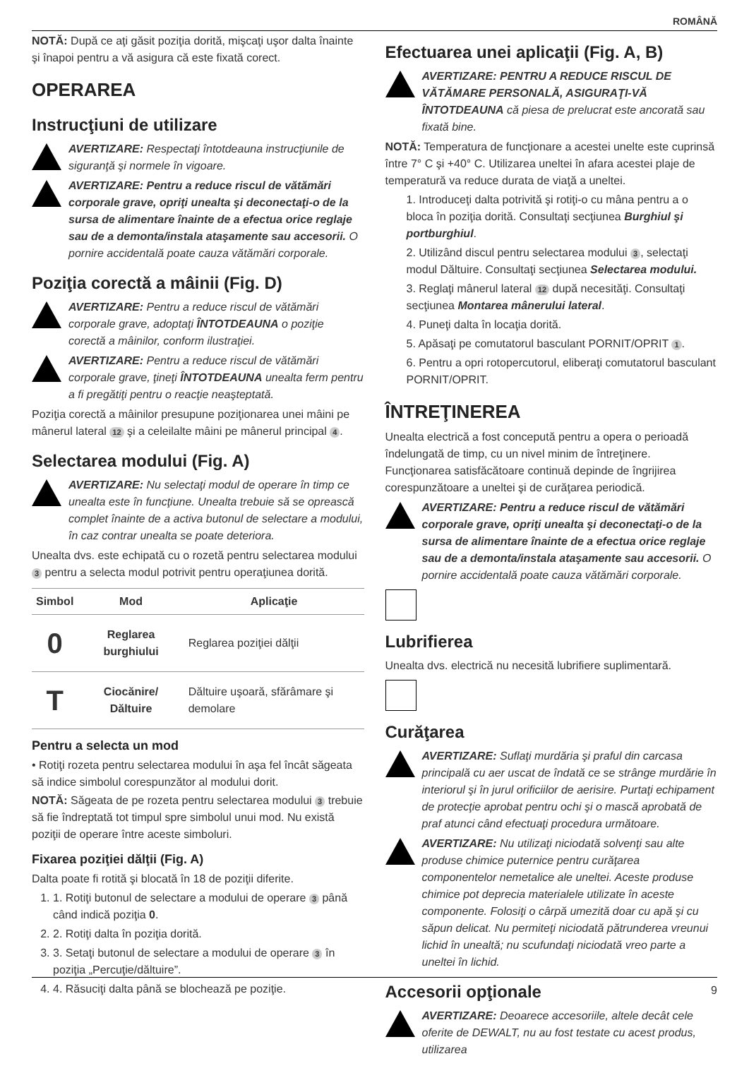ROMÂNĂ
NOTĂ: După ce aţi găsit poziţia dorită, mişcaţi uşor dalta înainte şi înapoi pentru a vă asigura că este fixată corect.
OPERAREA
Instrucţiuni de utilizare
AVERTIZARE: Respectaţi întotdeauna instrucţiunile de siguranţă şi normele în vigoare.
AVERTIZARE: Pentru a reduce riscul de vătămări corporale grave, opriţi unealta şi deconectaţi-o de la sursa de alimentare înainte de a efectua orice reglaje sau de a demonta/instala ataşamente sau accesorii. O pornire accidentală poate cauza vătămări corporale.
Poziţia corectă a mâinii (Fig. D)
AVERTIZARE: Pentru a reduce riscul de vătămări corporale grave, adoptaţi ÎNTOTDEAUNA o poziţie corectă a mâinilor, conform ilustraţiei.
AVERTIZARE: Pentru a reduce riscul de vătămări corporale grave, ţineţi ÎNTOTDEAUNA unealta ferm pentru a fi pregătiţi pentru o reacţie neaşteptată.
Poziţia corectă a mâinilor presupune poziţionarea unei mâini pe mânerul lateral 12 şi a celeilalte mâini pe mânerul principal 4.
Selectarea modului (Fig. A)
AVERTIZARE: Nu selectaţi modul de operare în timp ce unealta este în funcţiune. Unealta trebuie să se oprească complet înainte de a activa butonul de selectare a modului, în caz contrar unealta se poate deteriora.
Unealta dvs. este echipată cu o rozetă pentru selectarea modului 3 pentru a selecta modul potrivit pentru operaţiunea dorită.
| Simbol | Mod | Aplicaţie |
| --- | --- | --- |
| 0 | Reglarea burghiului | Reglarea poziţiei dălţii |
| T | Ciocănire/ Dăltuire | Dăltuire uşoară, sfărâmare şi demolare |
Pentru a selecta un mod
• Rotiţi rozeta pentru selectarea modului în aşa fel încât săgeata să indice simbolul corespunzător al modului dorit.
NOTĂ: Săgeata de pe rozeta pentru selectarea modului 3 trebuie să fie îndreptată tot timpul spre simbolul unui mod. Nu există poziţii de operare între aceste simboluri.
Fixarea poziţiei dălţii (Fig. A)
Dalta poate fi rotită şi blocată în 18 de poziţii diferite.
1. 1. Rotiţi butonul de selectare a modului de operare 3 până când indică poziţia 0.
2. 2. Rotiţi dalta în poziţia dorită.
3. 3. Setaţi butonul de selectare a modului de operare 3 în poziţia „Percuţie/dăltuire”.
4. 4. Răsuciţi dalta până se blochează pe poziţie.
Efectuarea unei aplicaţii (Fig. A, B)
AVERTIZARE: PENTRU A REDUCE RISCUL DE VĂTĂMARE PERSONALĂ, ASIGURAŢI-VĂ ÎNTOTDEAUNA că piesa de prelucrat este ancorată sau fixată bine.
NOTĂ: Temperatura de funcţionare a acestei unelte este cuprinsă între 7° C şi +40° C. Utilizarea uneltei în afara acestei plaje de temperatură va reduce durata de viaţă a uneltei.
1. Introduceţi dalta potrivită şi rotiţi-o cu mâna pentru a o bloca în poziţia dorită. Consultaţi secţiunea Burghiul şi portburghiul.
2. Utilizând discul pentru selectarea modului 3, selectaţi modul Dăltuire. Consultaţi secţiunea Selectarea modului.
3. Reglaţi mânerul lateral 12 după necesităţi. Consultaţi secţiunea Montarea mânerului lateral.
4. Puneţi dalta în locaţia dorită.
5. Apăsaţi pe comutatorul basculant PORNIT/OPRIT 1.
6. Pentru a opri rotopercutorul, eliberaţi comutatorul basculant PORNIT/OPRIT.
ÎNTREŢINEREA
Unealta electrică a fost concepută pentru a opera o perioadă îndelungată de timp, cu un nivel minim de întreţinere. Funcţionarea satisfăcătoare continuă depinde de îngrijirea corespunzătoare a uneltei şi de curăţarea periodică.
AVERTIZARE: Pentru a reduce riscul de vătămări corporale grave, opriţi unealta şi deconectaţi-o de la sursa de alimentare înainte de a efectua orice reglaje sau de a demonta/instala ataşamente sau accesorii. O pornire accidentală poate cauza vătămări corporale.
Lubrifierea
Unealta dvs. electrică nu necesită lubrifiere suplimentară.
Curăţarea
AVERTIZARE: Suflaţi murdăria şi praful din carcasa principală cu aer uscat de îndată ce se strânge murdărie în interiorul şi în jurul orificiilor de aerisire. Purtaţi echipament de protecţie aprobat pentru ochi şi o mască aprobată de praf atunci când efectuaţi procedura următoare.
AVERTIZARE: Nu utilizaţi niciodată solvenţi sau alte produse chimice puternice pentru curăţarea componentelor nemetalice ale uneltei. Aceste produse chimice pot deprecia materialele utilizate în aceste componente. Folosiţi o cârpă umezită doar cu apă şi cu săpun delicat. Nu permiteţi niciodată pătrunderea vreunui lichid în unealtă; nu scufundaţi niciodată vreo parte a uneltei în lichid.
Accesorii opţionale
AVERTIZARE: Deoarece accesoriile, altele decât cele oferite de DEWALT, nu au fost testate cu acest produs, utilizarea
9